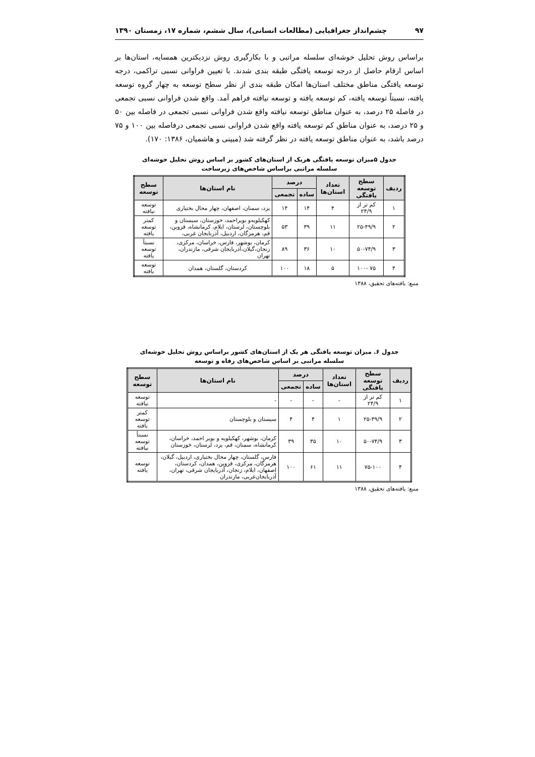۹۷ چشم‌انداز جغرافیایی (مطالعات انسانی)، سال ششم، شماره ۱۷، زمستان ۱۳۹۰
براساس روش تحلیل خوشه‌ای سلسله مراتبی و با بکارگیری روش نزدیکترین همسایه، استان‌ها بر اساس ارقام حاصل از درجه توسعه یافتگی طبقه بندی شدند. با تعیین فراوانی نسبی تراکمی، درجه توسعه یافتگی مناطق مختلف استان‌ها امکان طبقه بندی از نظر سطح توسعه به چهار گروه توسعه یافته، نسبتاً توسعه یافته، کم توسعه یافته و توسعه نیافته فراهم آمد. واقع شدن فراوانی نسبی تجمعی در فاصله ۲۵ درصد، به عنوان مناطق توسعه نیافته واقع شدن فراوانی نسبی تجمعی در فاصله بین ۵۰ و ۲۵ درصد، به عنوان مناطق کم توسعه یافته واقع شدن فراوانی نسبی تجمعی درفاصله بین ۱۰۰ و ۷۵ درصد باشد، به عنوان مناطق توسعه یافته در نظر گرفته شد (مبینی و هاشمیان، ۱۳۸۶: ۱۷۰).
جدول ۵میزان توسعه یافتگی هریک از استان‌های کشور بر اساس روش تحلیل خوشه‌ای
سلسله مراتبی براساس شاخص‌های زیرساخت
| ردیف | سطح توسعه یافتگی | تعداد استان‌ها | درصد | | نام استان‌ها | سطح توسعه |
| --- | --- | --- | --- | --- | --- | --- |
| | | | ساده | تجمعی | | |
| ۱ | کم تر از ۲۴/۹ | ۴ | ۱۴ | ۱۴ | یزد، سمنان، اصفهان، چهار محال بختیاری | توسعه نیافته |
| ۲ | ۲۵-۴۹/۹ | ۱۱ | ۳۹ | ۵۳ | کهکیلویه‌و بویراحمد، خوزستان، سیستان و بلوچستان، لرستان، ایلام، کرمانشاه، قزوین، قم، هرمزگان، اردبیل، آذربایجان غربی، | کمتر توسعه یافته |
| ۳ | ۵۰-۷۴/۹ | ۱۰ | ۳۶ | ۸۹ | کرمان، بوشهر، فارس، خراسان، مرکزی، زنجان،گیلان،آذربایجان شرقی، مازندران، تهران | نسبتاً توسعه یافته |
| ۴ | ۷۵ -۱۰۰ | ۵ | ۱۸ | ۱۰۰ | کردستان، گلستان، همدان | توسعه یافته |
منبع: یافته‌های تحقیق، ۱۳۸۸
جدول ۶. میزان توسعه یافتگی هر یک از استان‌های کشور براساس روش تحلیل خوشه‌ای
سلسله مراتبی بر اساس شاخص‌های رفاه و توسعه
| ردیف | سطح توسعه یافتگی | تعداد استان‌ها | درصد | | نام استان‌ها | سطح توسعه |
| --- | --- | --- | --- | --- | --- | --- |
| | | | ساده | تجمعی | | |
| ۱ | کم تر از ۲۴/۹ | - | - | - | - | توسعه نیافته |
| ۲ | ۲۵-۴۹/۹ | ۱ | ۴ | ۴ | سیستان و بلوچستان | کمتر توسعه یافته |
| ۳ | ۵۰-۷۴/۹ | ۱۰ | ۳۵ | ۳۹ | کرمان، بوشهر، کهکیلویه و بویر احمد، خراسان، کرمانشاه، سمنان، قم، یزد، لرستان، خوزستان | نسبتاً توسعه نیافته |
| ۴ | ۷۵-۱۰۰ | ۱۱ | ۶۱ | ۱۰۰ | فارس، گلستان، چهار محال بختیاری، اردبیل، گیلان، هرمزگان، مرکزی، قزوین، همدان، کردستان، اصفهان، ایلام، زنجان، آذربایجان شرقی، تهران، آذربایجان‌غربی، مازندران | توسعه یافته |
منبع: یافته‌های تحقیق، ۱۳۸۸